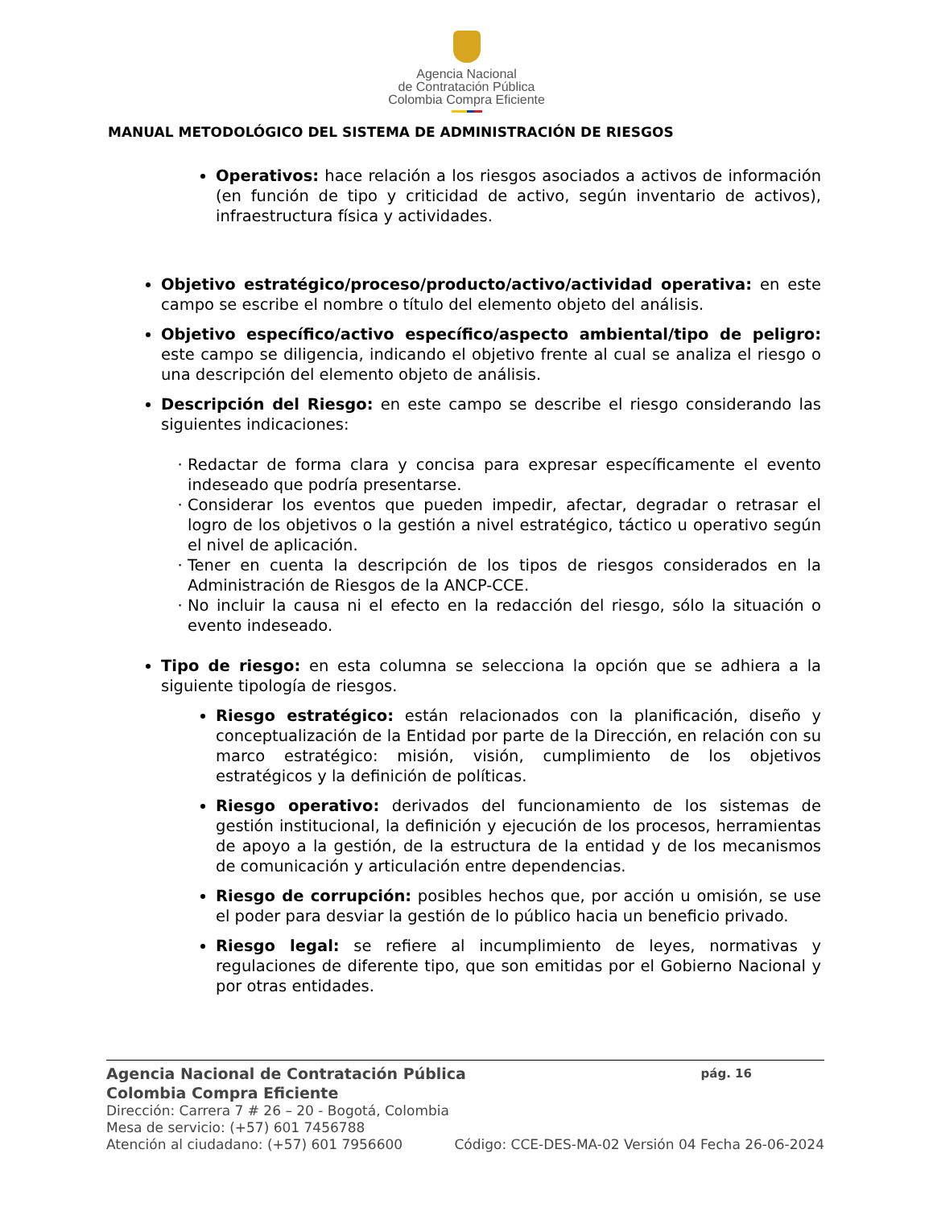Agencia Nacional
de Contratación Pública
Colombia Compra Eficiente
MANUAL METODOLÓGICO DEL SISTEMA DE ADMINISTRACIÓN DE RIESGOS
Operativos: hace relación a los riesgos asociados a activos de información (en función de tipo y criticidad de activo, según inventario de activos), infraestructura física y actividades.
Objetivo estratégico/proceso/producto/activo/actividad operativa: en este campo se escribe el nombre o título del elemento objeto del análisis.
Objetivo específico/activo específico/aspecto ambiental/tipo de peligro: este campo se diligencia, indicando el objetivo frente al cual se analiza el riesgo o una descripción del elemento objeto de análisis.
Descripción del Riesgo: en este campo se describe el riesgo considerando las siguientes indicaciones:
Redactar de forma clara y concisa para expresar específicamente el evento indeseado que podría presentarse.
Considerar los eventos que pueden impedir, afectar, degradar o retrasar el logro de los objetivos o la gestión a nivel estratégico, táctico u operativo según el nivel de aplicación.
Tener en cuenta la descripción de los tipos de riesgos considerados en la Administración de Riesgos de la ANCP-CCE.
No incluir la causa ni el efecto en la redacción del riesgo, sólo la situación o evento indeseado.
Tipo de riesgo: en esta columna se selecciona la opción que se adhiera a la siguiente tipología de riesgos.
Riesgo estratégico: están relacionados con la planificación, diseño y conceptualización de la Entidad por parte de la Dirección, en relación con su marco estratégico: misión, visión, cumplimiento de los objetivos estratégicos y la definición de políticas.
Riesgo operativo: derivados del funcionamiento de los sistemas de gestión institucional, la definición y ejecución de los procesos, herramientas de apoyo a la gestión, de la estructura de la entidad y de los mecanismos de comunicación y articulación entre dependencias.
Riesgo de corrupción: posibles hechos que, por acción u omisión, se use el poder para desviar la gestión de lo público hacia un beneficio privado.
Riesgo legal: se refiere al incumplimiento de leyes, normativas y regulaciones de diferente tipo, que son emitidas por el Gobierno Nacional y por otras entidades.
Agencia Nacional de Contratación Pública pág. 16
Colombia Compra Eficiente
Dirección: Carrera 7 # 26 – 20 - Bogotá, Colombia
Mesa de servicio: (+57) 601 7456788
Atención al ciudadano: (+57) 601 7956600 Código: CCE-DES-MA-02 Versión 04 Fecha 26-06-2024